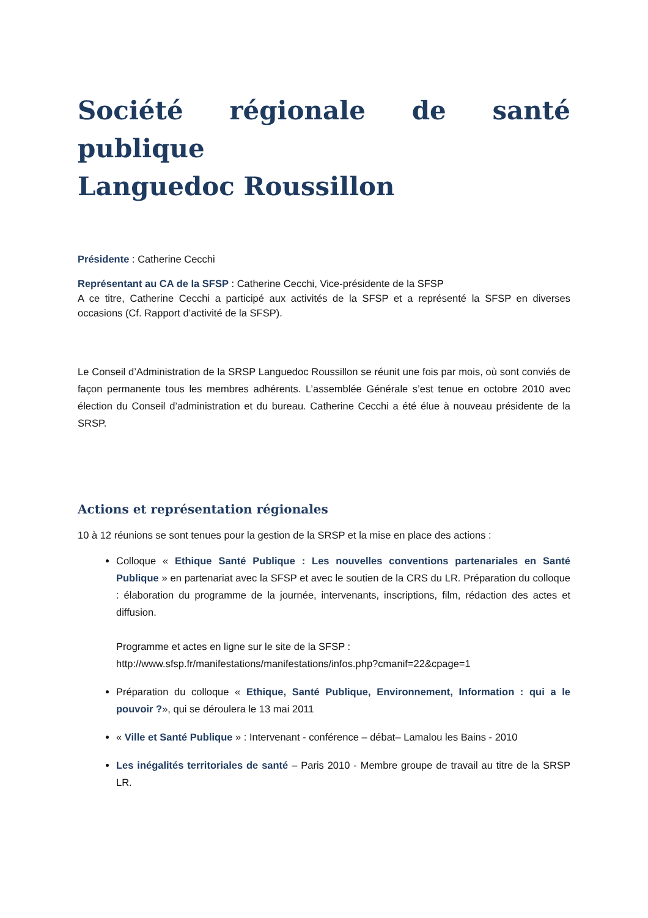Société régionale de santé publique
Languedoc Roussillon
Présidente : Catherine Cecchi
Représentant au CA de la SFSP : Catherine Cecchi, Vice-présidente de la SFSP
A ce titre, Catherine Cecchi a participé aux activités de la SFSP et a représenté la SFSP en diverses occasions (Cf. Rapport d’activité de la SFSP).
Le Conseil d’Administration de la SRSP Languedoc Roussillon se réunit une fois par mois, où sont conviés de façon permanente tous les membres adhérents. L’assemblée Générale s’est tenue en octobre 2010 avec élection du Conseil d’administration et du bureau. Catherine Cecchi a été élue à nouveau présidente de la SRSP.
Actions et représentation régionales
10 à 12 réunions se sont tenues pour la gestion de la SRSP et la mise en place des actions :
Colloque « Ethique Santé Publique : Les nouvelles conventions partenariales en Santé Publique » en partenariat avec la SFSP et avec le soutien de la CRS du LR. Préparation du colloque : élaboration du programme de la journée, intervenants, inscriptions, film, rédaction des actes et diffusion.
Programme et actes en ligne sur le site de la SFSP :
http://www.sfsp.fr/manifestations/manifestations/infos.php?cmanif=22&cpage=1
Préparation du colloque « Ethique, Santé Publique, Environnement, Information : qui a le pouvoir ?», qui se déroulera le 13 mai 2011
« Ville et Santé Publique » : Intervenant - conférence – débat– Lamalou les Bains - 2010
Les inégalités territoriales de santé – Paris 2010 - Membre groupe de travail au titre de la SRSP LR.